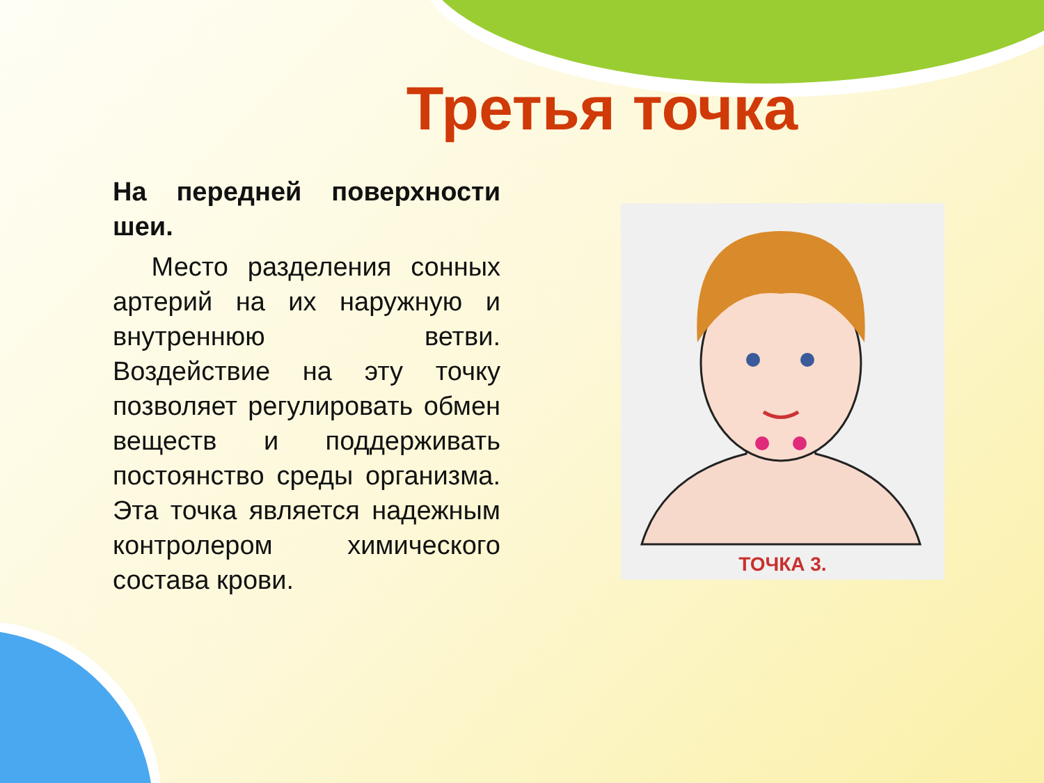Третья точка
На передней поверхности шеи.
Место разделения сонных артерий на их наружную и внутреннюю ветви. Воздействие на эту точку позволяет регулировать обмен веществ и поддерживать постоянство среды организма. Эта точка является надежным контролером химического состава крови.
ТОЧКА 3.